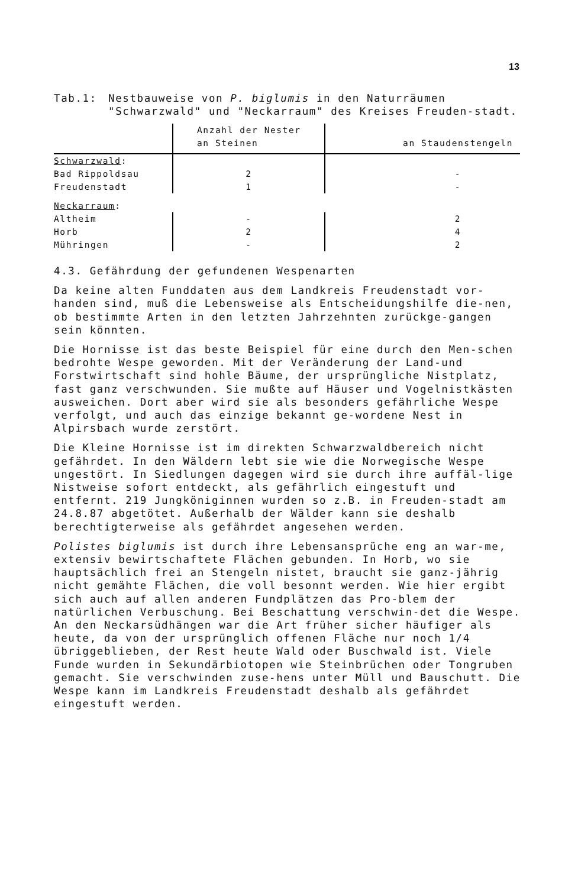13
Tab.1: Nestbauweise von P. biglumis in den Naturräumen "Schwarzwald" und "Neckarraum" des Kreises Freuden-stadt.
| | Anzahl der Nester an Steinen | an Staudenstengeln |
| Schwarzwald : | | |
| Bad Rippoldsau | 2 | - |
| Freudenstadt | 1 | - |
| Neckarraum : | | |
| Altheim | - | 2 |
| Horb | 2 | 4 |
| Mühringen | - | 2 |
4.3. Gefährdung der gefundenen Wespenarten
Da keine alten Funddaten aus dem Landkreis Freudenstadt vor-handen sind, muß die Lebensweise als Entscheidungshilfe die-nen, ob bestimmte Arten in den letzten Jahrzehnten zurückge-gangen sein könnten.
Die Hornisse ist das beste Beispiel für eine durch den Men-schen bedrohte Wespe geworden. Mit der Veränderung der Land-und Forstwirtschaft sind hohle Bäume, der ursprüngliche Nistplatz, fast ganz verschwunden. Sie mußte auf Häuser und Vogelnistkästen ausweichen. Dort aber wird sie als besonders gefährliche Wespe verfolgt, und auch das einzige bekannt ge-wordene Nest in Alpirsbach wurde zerstört.
Die Kleine Hornisse ist im direkten Schwarzwaldbereich nicht gefährdet. In den Wäldern lebt sie wie die Norwegische Wespe ungestört. In Siedlungen dagegen wird sie durch ihre auffäl-lige Nistweise sofort entdeckt, als gefährlich eingestuft und entfernt. 219 Jungköniginnen wurden so z.B. in Freuden-stadt am 24.8.87 abgetötet. Außerhalb der Wälder kann sie deshalb berechtigterweise als gefährdet angesehen werden.
Polistes biglumis ist durch ihre Lebensansprüche eng an war-me, extensiv bewirtschaftete Flächen gebunden. In Horb, wo sie hauptsächlich frei an Stengeln nistet, braucht sie ganz-jährig nicht gemähte Flächen, die voll besonnt werden. Wie hier ergibt sich auch auf allen anderen Fundplätzen das Pro-blem der natürlichen Verbuschung. Bei Beschattung verschwin-det die Wespe. An den Neckarsüdhängen war die Art früher sicher häufiger als heute, da von der ursprünglich offenen Fläche nur noch 1/4 übriggeblieben, der Rest heute Wald oder Buschwald ist. Viele Funde wurden in Sekundärbiotopen wie Steinbrüchen oder Tongruben gemacht. Sie verschwinden zuse-hens unter Müll und Bauschutt. Die Wespe kann im Landkreis Freudenstadt deshalb als gefährdet eingestuft werden.